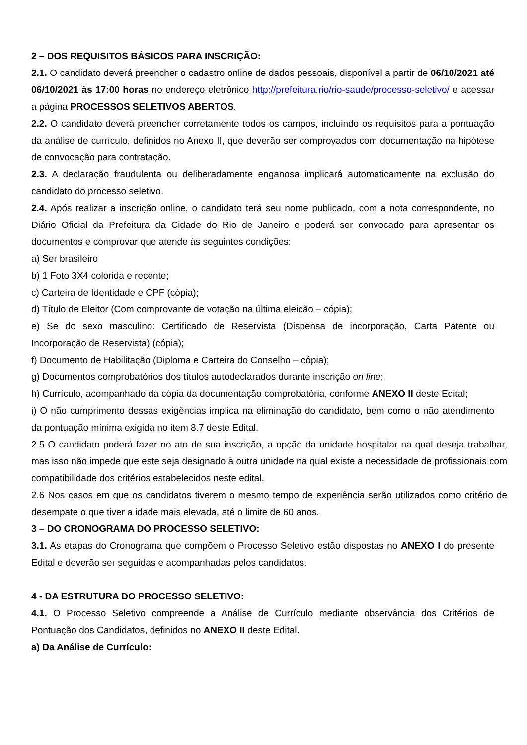2 – DOS REQUISITOS BÁSICOS PARA INSCRIÇÃO:
2.1. O candidato deverá preencher o cadastro online de dados pessoais, disponível a partir de 06/10/2021 até 06/10/2021 às 17:00 horas no endereço eletrônico http://prefeitura.rio/rio-saude/processo-seletivo/ e acessar a página PROCESSOS SELETIVOS ABERTOS.
2.2. O candidato deverá preencher corretamente todos os campos, incluindo os requisitos para a pontuação da análise de currículo, definidos no Anexo II, que deverão ser comprovados com documentação na hipótese de convocação para contratação.
2.3. A declaração fraudulenta ou deliberadamente enganosa implicará automaticamente na exclusão do candidato do processo seletivo.
2.4. Após realizar a inscrição online, o candidato terá seu nome publicado, com a nota correspondente, no Diário Oficial da Prefeitura da Cidade do Rio de Janeiro e poderá ser convocado para apresentar os documentos e comprovar que atende às seguintes condições:
a) Ser brasileiro
b) 1 Foto 3X4 colorida e recente;
c) Carteira de Identidade e CPF (cópia);
d) Título de Eleitor (Com comprovante de votação na última eleição – cópia);
e) Se do sexo masculino: Certificado de Reservista (Dispensa de incorporação, Carta Patente ou Incorporação de Reservista) (cópia);
f) Documento de Habilitação (Diploma e Carteira do Conselho – cópia);
g) Documentos comprobatórios dos títulos autodeclarados durante inscrição on line;
h) Currículo, acompanhado da cópia da documentação comprobatória, conforme ANEXO II deste Edital;
i) O não cumprimento dessas exigências implica na eliminação do candidato, bem como o não atendimento da pontuação mínima exigida no item 8.7 deste Edital.
2.5 O candidato poderá fazer no ato de sua inscrição, a opção da unidade hospitalar na qual deseja trabalhar, mas isso não impede que este seja designado à outra unidade na qual existe a necessidade de profissionais com compatibilidade dos critérios estabelecidos neste edital.
2.6 Nos casos em que os candidatos tiverem o mesmo tempo de experiência serão utilizados como critério de desempate o que tiver a idade mais elevada, até o limite de 60 anos.
3 – DO CRONOGRAMA DO PROCESSO SELETIVO:
3.1. As etapas do Cronograma que compõem o Processo Seletivo estão dispostas no ANEXO I do presente Edital e deverão ser seguidas e acompanhadas pelos candidatos.
4 - DA ESTRUTURA DO PROCESSO SELETIVO:
4.1. O Processo Seletivo compreende a Análise de Currículo mediante observância dos Critérios de Pontuação dos Candidatos, definidos no ANEXO II deste Edital.
a) Da Análise de Currículo: